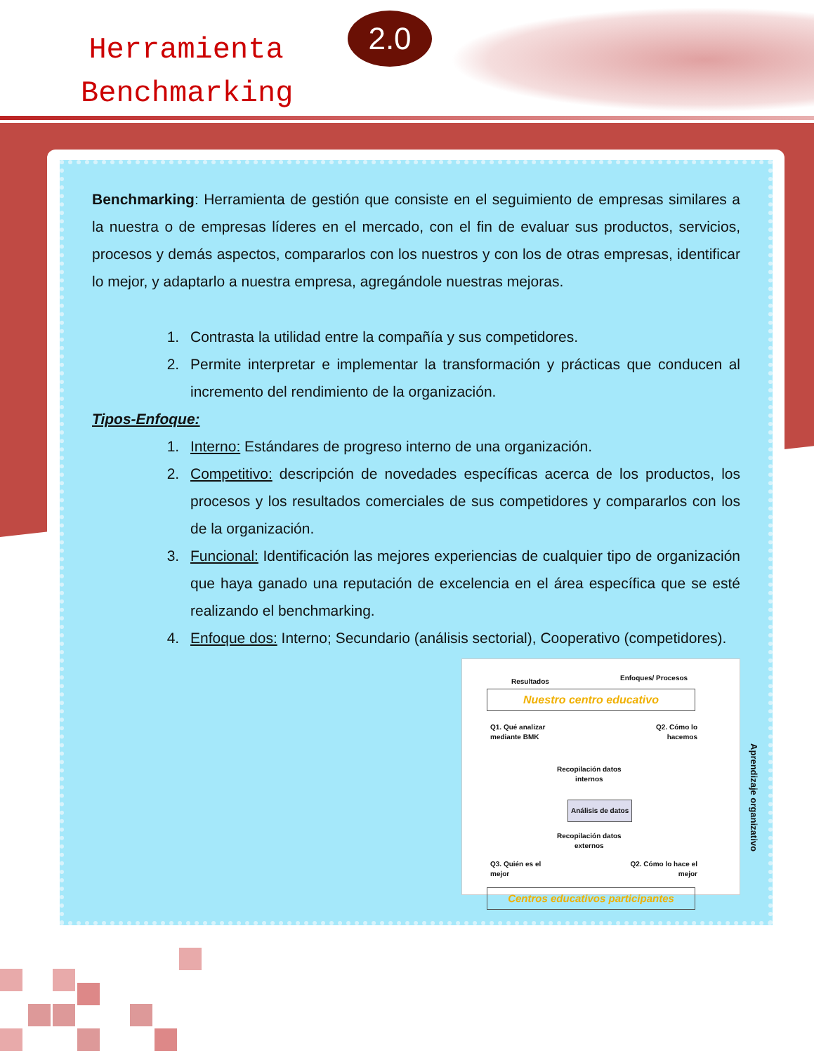Herramienta
Benchmarking
2.0
Benchmarking: Herramienta de gestión que consiste en el seguimiento de empresas similares a la nuestra o de empresas líderes en el mercado, con el fin de evaluar sus productos, servicios, procesos y demás aspectos, compararlos con los nuestros y con los de otras empresas, identificar lo mejor, y adaptarlo a nuestra empresa, agregándole nuestras mejoras.
1. Contrasta la utilidad entre la compañía y sus competidores.
2. Permite interpretar e implementar la transformación y prácticas que conducen al incremento del rendimiento de la organización.
Tipos-Enfoque:
1. Interno: Estándares de progreso interno de una organización.
2. Competitivo: descripción de novedades específicas acerca de los productos, los procesos y los resultados comerciales de sus competidores y compararlos con los de la organización.
3. Funcional: Identificación las mejores experiencias de cualquier tipo de organización que haya ganado una reputación de excelencia en el área específica que se esté realizando el benchmarking.
4. Enfoque dos: Interno; Secundario (análisis sectorial), Cooperativo (competidores).
Resultados Enfoques/ Procesos
Nuestro centro educativo
Q1. Qué analizar
mediante BMK
Q2. Cómo lo
hacemos
Recopilación datos
internos
Análisis de datos
Recopilación datos
externos
Q3. Quién es el
mejor
Q2. Cómo lo hace el
mejor
Centros educativos participantes
Aprendizaje organizativo